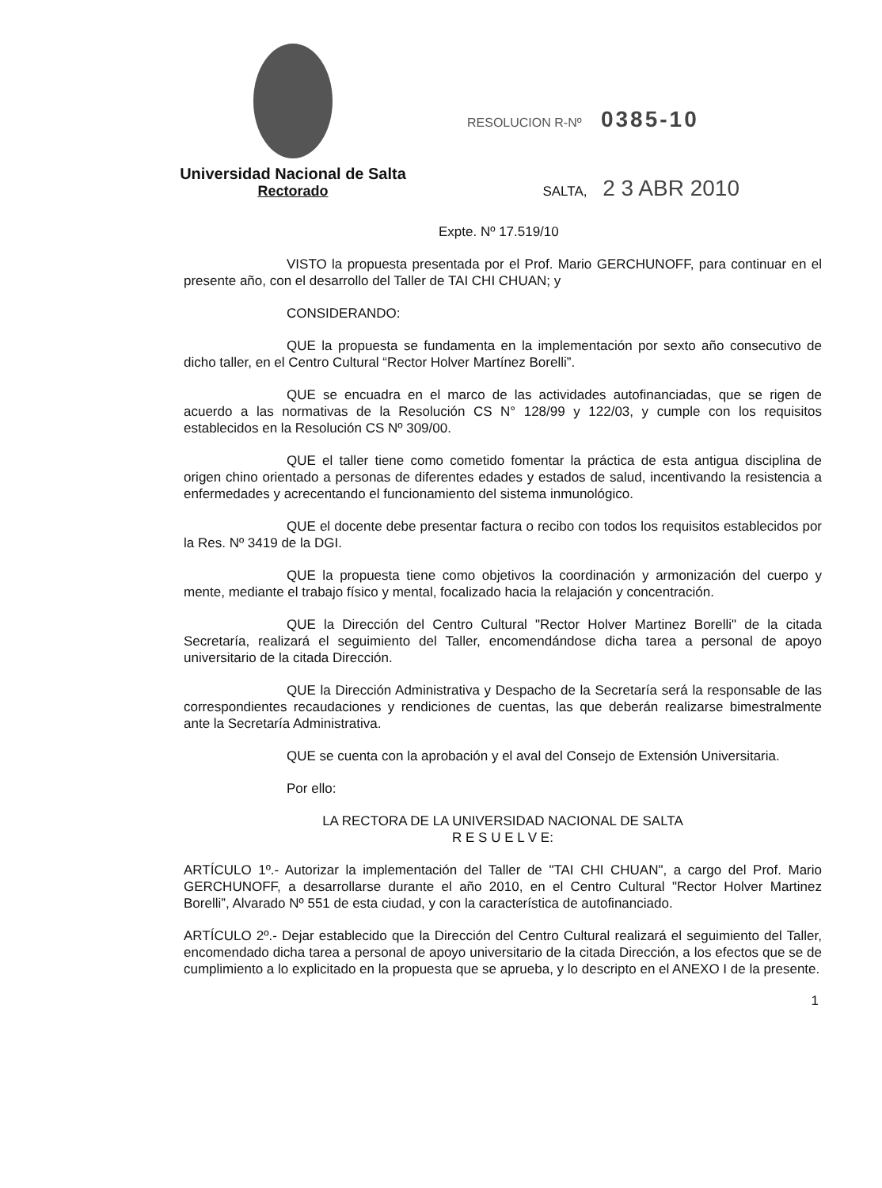Universidad Nacional de Salta
Rectorado
RESOLUCION R-Nº 0385-10
SALTA, 2 3 ABR 2010
Expte. Nº 17.519/10
VISTO la propuesta presentada por el Prof. Mario GERCHUNOFF, para continuar en el presente año, con el desarrollo del Taller de TAI CHI CHUAN; y
CONSIDERANDO:
QUE la propuesta se fundamenta en la implementación por sexto año consecutivo de dicho taller, en el Centro Cultural “Rector Holver Martínez Borelli”.
QUE se encuadra en el marco de las actividades autofinanciadas, que se rigen de acuerdo a las normativas de la Resolución CS N° 128/99 y 122/03, y cumple con los requisitos establecidos en la Resolución CS Nº 309/00.
QUE el taller tiene como cometido fomentar la práctica de esta antigua disciplina de origen chino orientado a personas de diferentes edades y estados de salud, incentivando la resistencia a enfermedades y acrecentando el funcionamiento del sistema inmunológico.
QUE el docente debe presentar factura o recibo con todos los requisitos establecidos por la Res. Nº 3419 de la DGI.
QUE la propuesta tiene como objetivos la coordinación y armonización del cuerpo y mente, mediante el trabajo físico y mental, focalizado hacia la relajación y concentración.
QUE la Dirección del Centro Cultural "Rector Holver Martinez Borelli" de la citada Secretaría, realizará el seguimiento del Taller, encomendándose dicha tarea a personal de apoyo universitario de la citada Dirección.
QUE la Dirección Administrativa y Despacho de la Secretaría será la responsable de las correspondientes recaudaciones y rendiciones de cuentas, las que deberán realizarse bimestralmente ante la Secretaría Administrativa.
QUE se cuenta con la aprobación y el aval del Consejo de Extensión Universitaria.
Por ello:
LA RECTORA DE LA UNIVERSIDAD NACIONAL DE SALTA
R E S U E L V E:
ARTÍCULO 1º.- Autorizar la implementación del Taller de "TAI CHI CHUAN", a cargo del Prof. Mario GERCHUNOFF, a desarrollarse durante el año 2010, en el Centro Cultural "Rector Holver Martinez Borelli”, Alvarado Nº 551 de esta ciudad, y con la característica de autofinanciado.
ARTÍCULO 2º.- Dejar establecido que la Dirección del Centro Cultural realizará el seguimiento del Taller, encomendado dicha tarea a personal de apoyo universitario de la citada Dirección, a los efectos que se de cumplimiento a lo explicitado en la propuesta que se aprueba, y lo descripto en el ANEXO I de la presente.
1